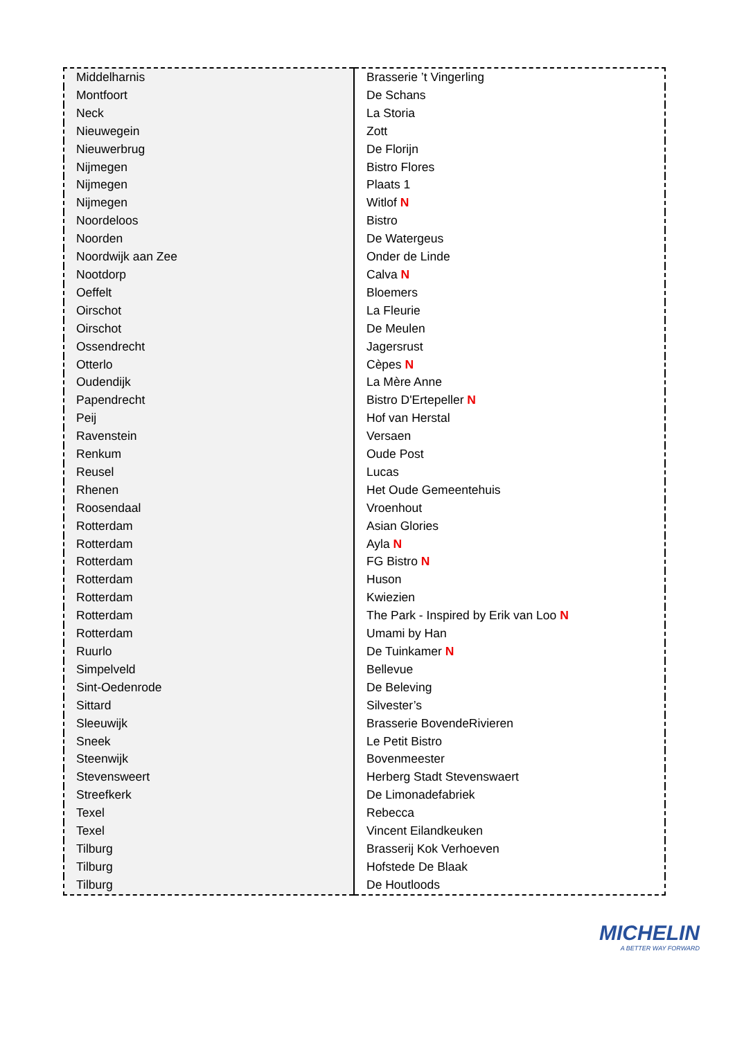| Middelharnis | Brasserie ’t Vingerling |
| Montfoort | De Schans |
| Neck | La Storia |
| Nieuwegein | Zott |
| Nieuwerbrug | De Florijn |
| Nijmegen | Bistro Flores |
| Nijmegen | Plaats 1 |
| Nijmegen | Witlof N |
| Noordeloos | Bistro |
| Noorden | De Watergeus |
| Noordwijk aan Zee | Onder de Linde |
| Nootdorp | Calva N |
| Oeffelt | Bloemers |
| Oirschot | La Fleurie |
| Oirschot | De Meulen |
| Ossendrecht | Jagersrust |
| Otterlo | Cèpes N |
| Oudendijk | La Mère Anne |
| Papendrecht | Bistro D'Ertepeller N |
| Peij | Hof van Herstal |
| Ravenstein | Versaen |
| Renkum | Oude Post |
| Reusel | Lucas |
| Rhenen | Het Oude Gemeentehuis |
| Roosendaal | Vroenhout |
| Rotterdam | Asian Glories |
| Rotterdam | Ayla N |
| Rotterdam | FG Bistro N |
| Rotterdam | Huson |
| Rotterdam | Kwiezien |
| Rotterdam | The Park - Inspired by Erik van Loo N |
| Rotterdam | Umami by Han |
| Ruurlo | De Tuinkamer N |
| Simpelveld | Bellevue |
| Sint-Oedenrode | De Beleving |
| Sittard | Silvester’s |
| Sleeuwijk | Brasserie BovendeRivieren |
| Sneek | Le Petit Bistro |
| Steenwijk | Bovenmeester |
| Stevensweert | Herberg Stadt Stevenswaert |
| Streefkerk | De Limonadefabriek |
| Texel | Rebecca |
| Texel | Vincent Eilandkeuken |
| Tilburg | Brasserij Kok Verhoeven |
| Tilburg | Hofstede De Blaak |
| Tilburg | De Houtloods |
MICHELIN
A BETTER WAY FORWARD